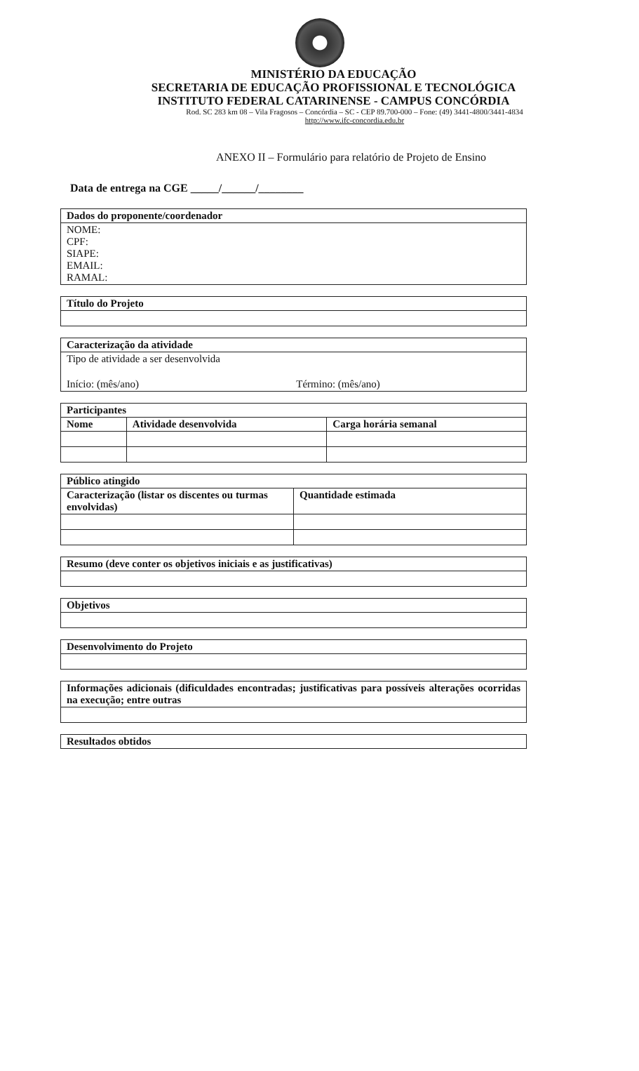MINISTÉRIO DA EDUCAÇÃO
SECRETARIA DE EDUCAÇÃO PROFISSIONAL E TECNOLÓGICA
INSTITUTO FEDERAL CATARINENSE - CAMPUS CONCÓRDIA
Rod. SC 283 km 08 – Vila Fragosos – Concórdia – SC - CEP 89.700-000 – Fone: (49) 3441-4800/3441-4834
http://www.ifc-concordia.edu.br
ANEXO II – Formulário para relatório de Projeto de Ensino
Data de entrega na CGE _____/______/________
| Dados do proponente/coordenador |
| --- |
| NOME: CPF: SIAPE: EMAIL: RAMAL: |
| Título do Projeto |
| --- |
| Caracterização da atividade | |
| --- | --- |
| Tipo de atividade a ser desenvolvida | |
| Início: (mês/ano) | Término: (mês/ano) |
| Participantes | | |
| --- | --- | --- |
| Nome | Atividade desenvolvida | Carga horária semanal |
| Público atingido | |
| --- | --- |
| Caracterização (listar os discentes ou turmas envolvidas) | Quantidade estimada |
| Resumo (deve conter os objetivos iniciais e as justificativas) |
| --- |
| Objetivos |
| --- |
| Desenvolvimento do Projeto |
| --- |
| Informações adicionais (dificuldades encontradas; justificativas para possíveis alterações ocorridas na execução; entre outras |
| --- |
| Resultados obtidos |
| --- |